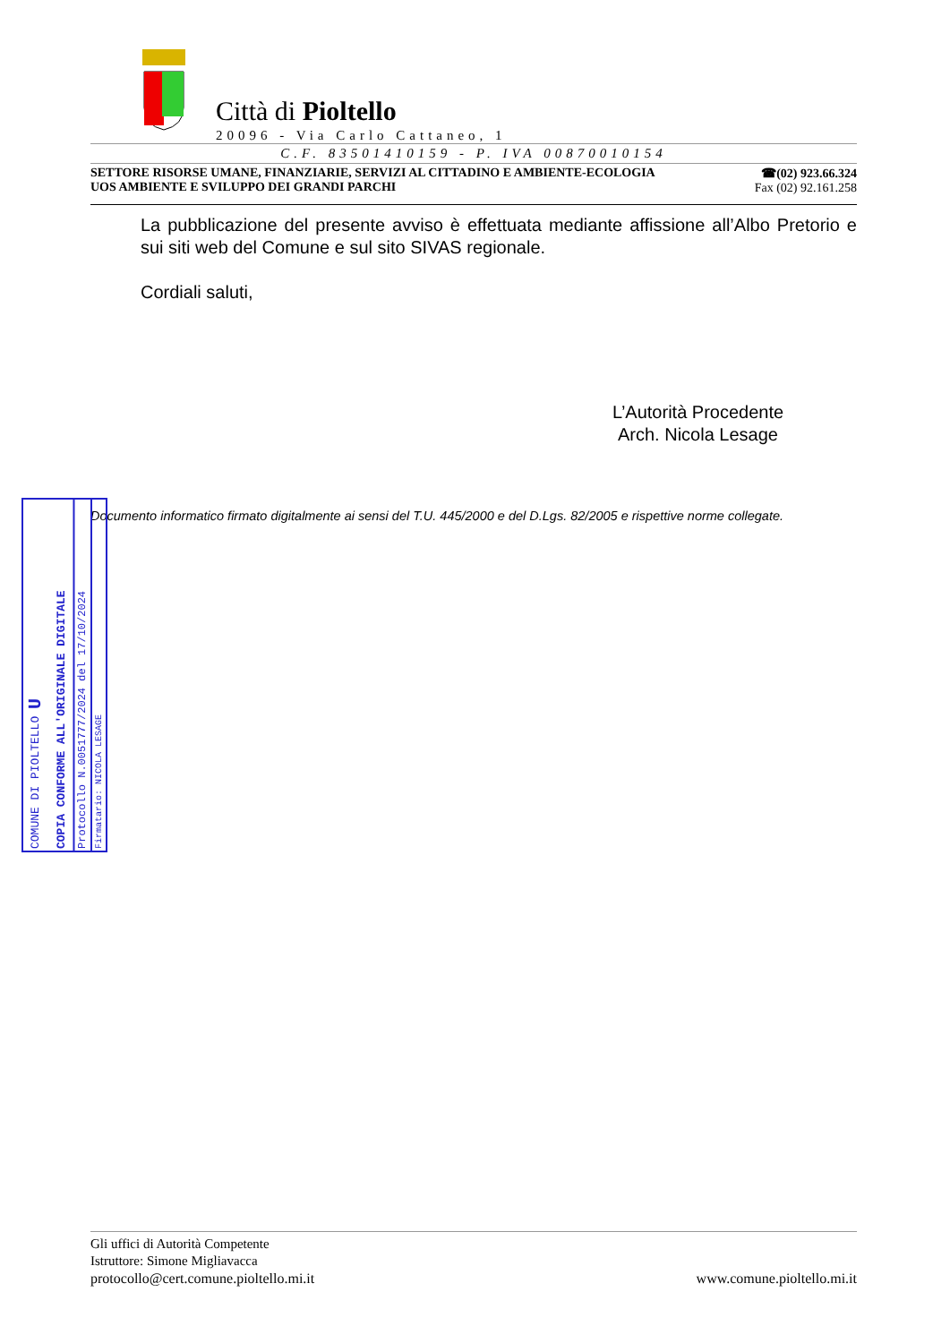Città di Pioltello
20096 - Via Carlo Cattaneo, 1
C.F. 83501410159 - P. IVA 00870010154
SETTORE RISORSE UMANE, FINANZIARIE, SERVIZI AL CITTADINO E AMBIENTE-ECOLOGIA
UOS AMBIENTE E SVILUPPO DEI GRANDI PARCHI
☎(02) 923.66.324
Fax (02) 92.161.258
La pubblicazione del presente avviso è effettuata mediante affissione all’Albo Pretorio e sui siti web del Comune e sul sito SIVAS regionale.
Cordiali saluti,
L’Autorità Procedente
Arch. Nicola Lesage
Documento informatico firmato digitalmente ai sensi del T.U. 445/2000 e del D.Lgs. 82/2005 e rispettive norme collegate.
COMUNE DI PIOLTELLO U
COPIA CONFORME ALL'ORIGINALE DIGITALE
Protocollo N.0051777/2024 del 17/10/2024
Firmatario: NICOLA LESAGE
Gli uffici di Autorità Competente
Istruttore: Simone Migliavacca
protocollo@cert.comune.pioltello.mi.it www.comune.pioltello.mi.it